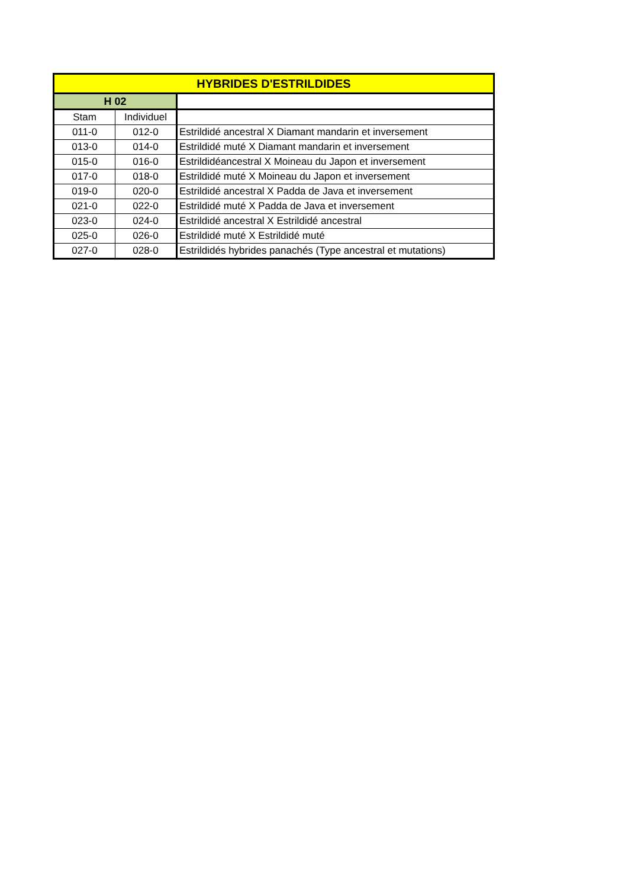| HYBRIDES D'ESTRILDIDES | | |
| --- | --- | --- |
| H 02 | | |
| Stam | Individuel | |
| 011-0 | 012-0 | Estrildidé ancestral X Diamant mandarin et inversement |
| 013-0 | 014-0 | Estrildidé muté X Diamant mandarin et inversement |
| 015-0 | 016-0 | Estrildidéancestral X Moineau du Japon et inversement |
| 017-0 | 018-0 | Estrildidé muté X Moineau du Japon et inversement |
| 019-0 | 020-0 | Estrildidé ancestral X Padda de Java et inversement |
| 021-0 | 022-0 | Estrildidé muté X Padda de Java et inversement |
| 023-0 | 024-0 | Estrildidé ancestral X Estrildidé ancestral |
| 025-0 | 026-0 | Estrildidé muté X Estrildidé muté |
| 027-0 | 028-0 | Estrildidés hybrides panachés (Type ancestral et mutations) |